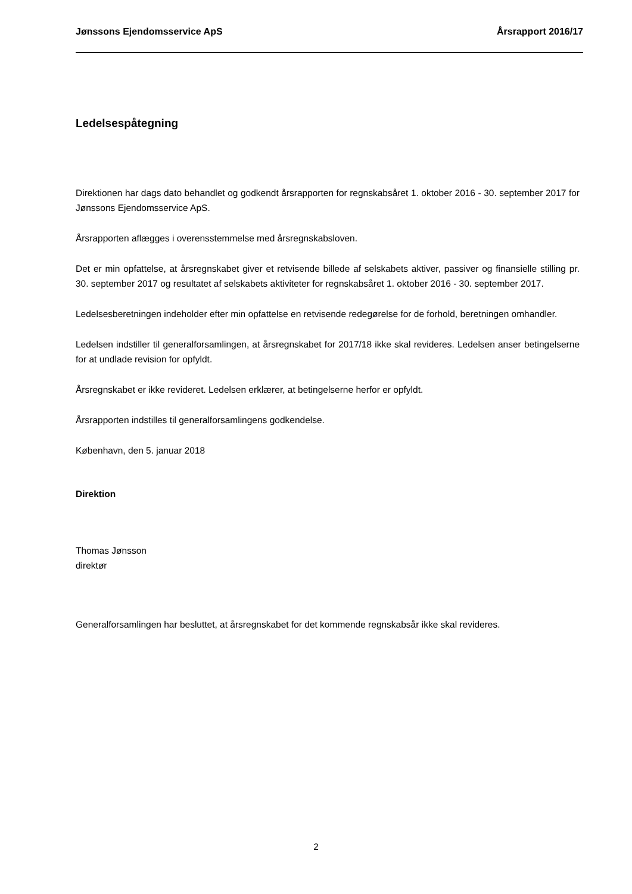Jønssons Ejendomsservice ApS Årsrapport 2016/17
Ledelsespåtegning
Direktionen har dags dato behandlet og godkendt årsrapporten for regnskabsåret 1. oktober 2016 - 30. september 2017 for Jønssons Ejendomsservice ApS.
Årsrapporten aflægges i overensstemmelse med årsregnskabsloven.
Det er min opfattelse, at årsregnskabet giver et retvisende billede af selskabets aktiver, passiver og finansielle stilling pr. 30. september 2017 og resultatet af selskabets aktiviteter for regnskabsåret 1. oktober 2016 - 30. september 2017.
Ledelsesberetningen indeholder efter min opfattelse en retvisende redegørelse for de forhold, beretningen omhandler.
Ledelsen indstiller til generalforsamlingen, at årsregnskabet for 2017/18 ikke skal revideres. Ledelsen anser betingelserne for at undlade revision for opfyldt.
Årsregnskabet er ikke revideret. Ledelsen erklærer, at betingelserne herfor er opfyldt.
Årsrapporten indstilles til generalforsamlingens godkendelse.
København, den 5. januar 2018
Direktion
Thomas Jønsson
direktør
Generalforsamlingen har besluttet, at årsregnskabet for det kommende regnskabsår ikke skal revideres.
2